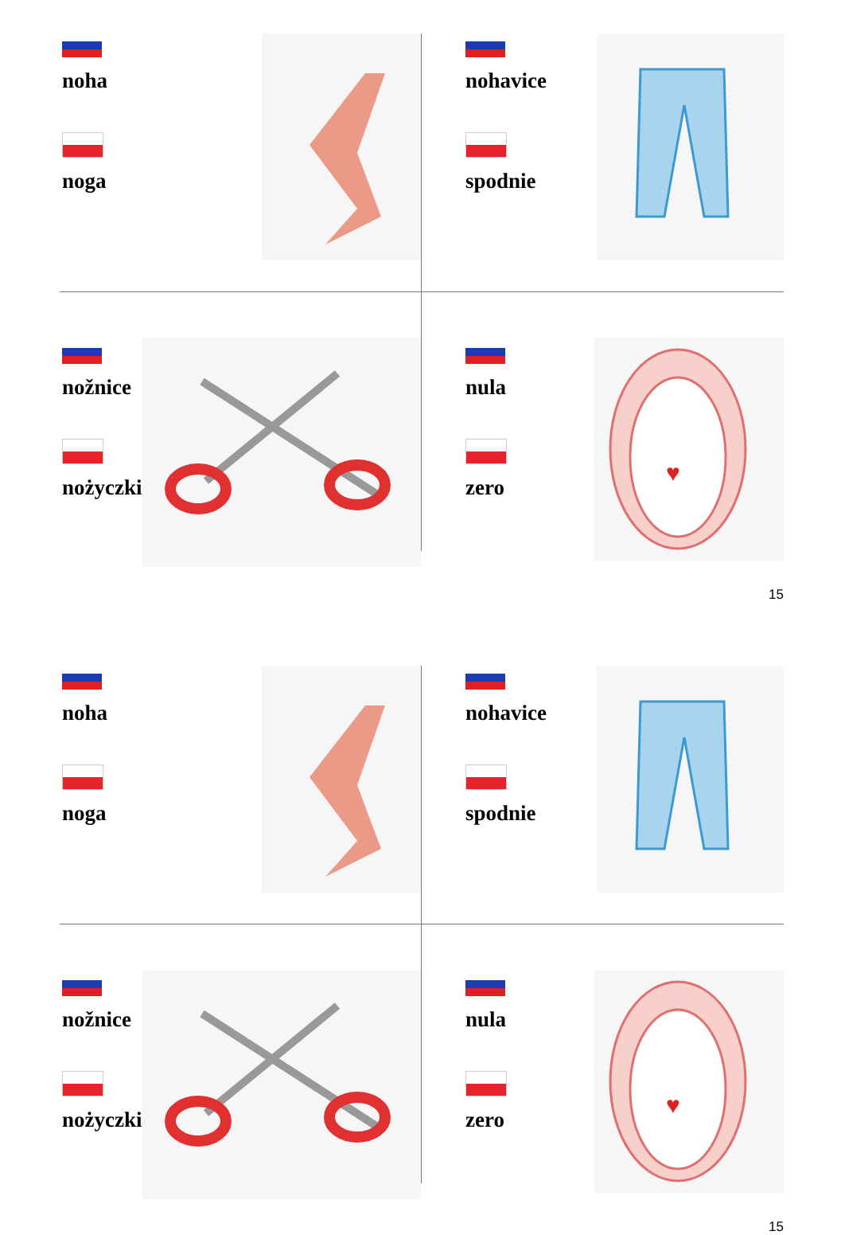noha
noga
nohavice
spodnie
nožnice
nożyczki
nula
zero
♥
15
noha
noga
nohavice
spodnie
nožnice
nożyczki
nula
zero
♥
15